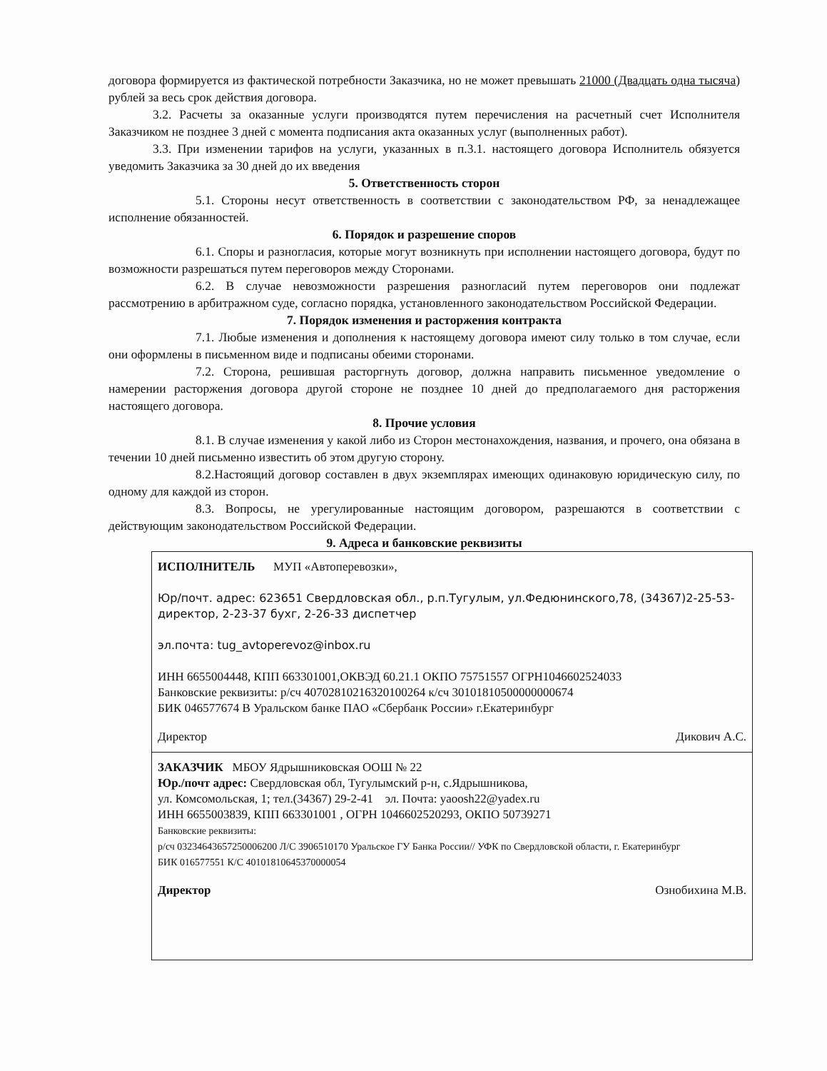договора формируется из фактической потребности Заказчика, но не может превышать 21000 (Двадцать одна тысяча) рублей за весь срок действия договора.
3.2. Расчеты за оказанные услуги производятся путем перечисления на расчетный счет Исполнителя Заказчиком не позднее 3 дней с момента подписания акта оказанных услуг (выполненных работ).
3.3. При изменении тарифов на услуги, указанных в п.3.1. настоящего договора Исполнитель обязуется уведомить Заказчика за 30 дней до их введения
5. Ответственность сторон
5.1. Стороны несут ответственность в соответствии с законодательством РФ, за ненадлежащее исполнение обязанностей.
6. Порядок и разрешение споров
6.1. Споры и разногласия, которые могут возникнуть при исполнении настоящего договора, будут по возможности разрешаться путем переговоров между Сторонами.
6.2. В случае невозможности разрешения разногласий путем переговоров они подлежат рассмотрению в арбитражном суде, согласно порядка, установленного законодательством Российской Федерации.
7. Порядок изменения и расторжения контракта
7.1. Любые изменения и дополнения к настоящему договора имеют силу только в том случае, если они оформлены в письменном виде и подписаны обеими сторонами.
7.2. Сторона, решившая расторгнуть договор, должна направить письменное уведомление о намерении расторжения договора другой стороне не позднее 10 дней до предполагаемого дня расторжения настоящего договора.
8. Прочие условия
8.1. В случае изменения у какой либо из Сторон местонахождения, названия, и прочего, она обязана в течении 10 дней письменно известить об этом другую сторону.
8.2.Настоящий договор составлен в двух экземплярах имеющих одинаковую юридическую силу, по одному для каждой из сторон.
8.3. Вопросы, не урегулированные настоящим договором, разрешаются в соответствии с действующим законодательством Российской Федерации.
9. Адреса и банковские реквизиты
| ИСПОЛНИТЕЛЬ МУП «Автоперевозки», Юр/почт. адрес: 623651 Свердловская обл., р.п.Тугулым, ул.Федюнинского,78, (34367)2-25-53-директор, 2-23-37 бухг, 2-26-33 диспетчер эл.почта: tug_avtoperevoz@inbox.ru ИНН 6655004448, КПП 663301001,ОКВЭД 60.21.1 ОКПО 75751557 ОГРН1046602524033 Банковские реквизиты: р/сч 40702810216320100264 к/сч 30101810500000000674 БИК 046577674 В Уральском банке ПАО «Сбербанк России» г.Екатеринбург Директор Дикович А.С. |
| ЗАКАЗЧИК МБОУ Ядрышниковская ООШ № 22 Юр./почт адрес: Свердловская обл, Тугулымский р-н, с.Ядрышникова, ул. Комсомольская, 1; тел.(34367) 29-2-41 эл. Почта: yaoosh22@yadex.ru ИНН 6655003839, КПП 663301001 , ОГРН 1046602520293, ОКПО 50739271 Банковские реквизиты: р/сч 03234643657250006200 Л/С 3906510170 Уральское ГУ Банка России// УФК по Свердловской области, г. Екатеринбург БИК 016577551 К/С 40101810645370000054 Директор Ознобихина М.В. |